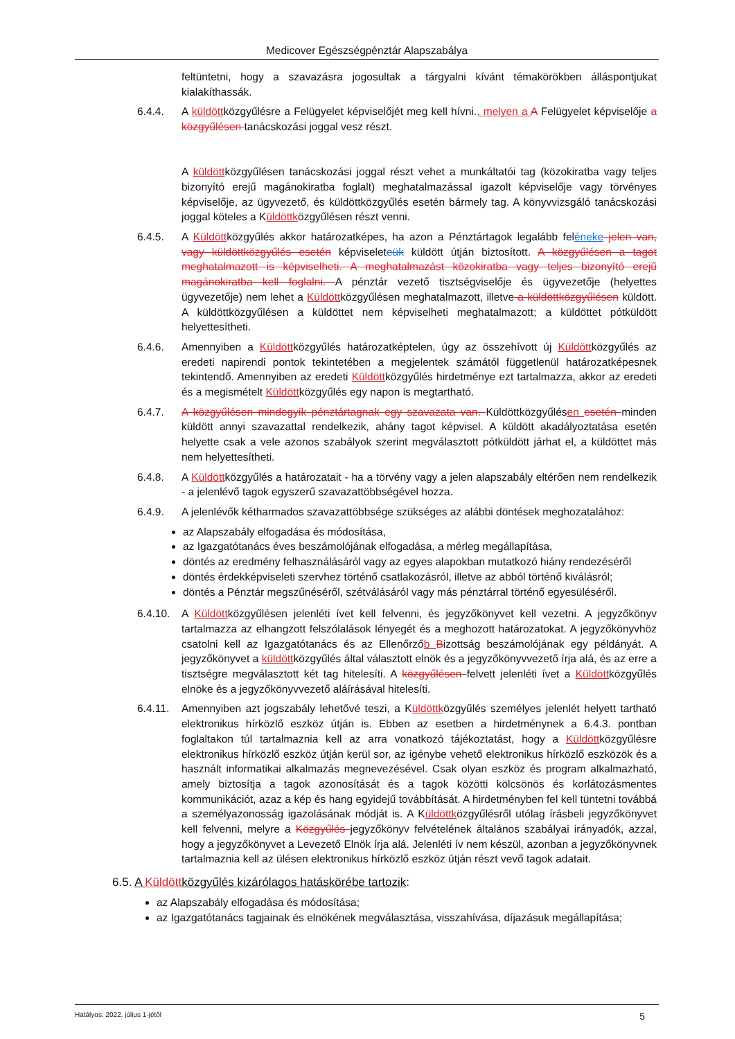Medicover Egészségpénztár Alapszabálya
feltüntetni, hogy a szavazásra jogosultak a tárgyalni kívánt témakörökben álláspontjukat kialakíthassák.
6.4.4. A küldöttközgyűlésre a Felügyelet képviselőjét meg kell hívni., melyen a A Felügyelet képviselője a közgyűlésen tanácskozási joggal vesz részt.
A küldöttközgyűlésen tanácskozási joggal részt vehet a munkáltatói tag (közokiratba vagy teljes bizonyító erejű magánokiratba foglalt) meghatalmazással igazolt képviselője vagy törvényes képviselője, az ügyvezető, és küldöttközgyűlés esetén bármely tag. A könyvvizsgáló tanácskozási joggal köteles a Küldöttközgyűlésen részt venni.
6.4.5. A Küldöttközgyűlés akkor határozatképes, ha azon a Pénztártagok legalább feléneke jelen van, vagy küldöttközgyűlés esetén képviseleteük küldött útján biztosított. A közgyűlésen a tagot meghatalmazott is képviselheti. A meghatalmazást közokiratba vagy teljes bizonyító erejű magánokiratba kell foglalni. A pénztár vezető tisztségviselője és ügyvezetője (helyettes ügyvezetője) nem lehet a Küldöttközgyűlésen meghatalmazott, illetve a küldöttközgyűlésen küldött. A küldöttközgyűlésen a küldöttet nem képviselheti meghatalmazott; a küldöttet pótküldött helyettesítheti.
6.4.6. Amennyiben a Küldöttközgyűlés határozatképtelen, úgy az összehívott új Küldöttközgyűlés az eredeti napirendi pontok tekintetében a megjelentek számától függetlenül határozatképesnek tekintendő. Amennyiben az eredeti Küldöttközgyűlés hirdetménye ezt tartalmazza, akkor az eredeti és a megismételt Küldöttközgyűlés egy napon is megtartható.
6.4.7. A közgyűlésen mindegyik pénztártagnak egy szavazata van. Küldöttközgyűlésen esetén minden küldött annyi szavazattal rendelkezik, ahány tagot képvisel. A küldött akadályoztatása esetén helyette csak a vele azonos szabályok szerint megválasztott pótküldött járhat el, a küldöttet más nem helyettesítheti.
6.4.8. A Küldöttközgyűlés a határozatait - ha a törvény vagy a jelen alapszabály eltérően nem rendelkezik - a jelenlévő tagok egyszerű szavazattöbbségével hozza.
6.4.9. A jelenlévők kétharmados szavazattöbbsége szükséges az alábbi döntések meghozatalához:
az Alapszabály elfogadása és módosítása,
az Igazgatótanács éves beszámolójának elfogadása, a mérleg megállapítása,
döntés az eredmény felhasználásáról vagy az egyes alapokban mutatkozó hiány rendezéséről
döntés érdekképviseleti szervhez történő csatlakozásról, illetve az abból történő kiválásról;
döntés a Pénztár megszűnéséről, szétválásáról vagy más pénztárral történő egyesüléséről.
6.4.10.
A Küldöttközgyűlésen jelenléti ívet kell felvenni, és jegyzőkönyvet kell vezetni. A jegyzőkönyv tartalmazza az elhangzott felszólalások lényegét és a meghozott határozatokat. A jegyzőkönyvhöz csatolni kell az Igazgatótanács és az Ellenőrzőb Bizottság beszámolójának egy példányát. A jegyzőkönyvet a küldöttközgyűlés által választott elnök és a jegyzőkönyvvezető írja alá, és az erre a tisztségre megválasztott két tag hitelesíti. A közgyűlésen felvett jelenléti ívet a Küldöttközgyűlés elnöke és a jegyzőkönyvvezető aláírásával hitelesíti.
6.4.11.
Amennyiben azt jogszabály lehetővé teszi, a Küldöttközgyűlés személyes jelenlét helyett tartható elektronikus hírközlő eszköz útján is. Ebben az esetben a hirdetménynek a 6.4.3. pontban foglaltakon túl tartalmaznia kell az arra vonatkozó tájékoztatást, hogy a Küldöttközgyűlésre elektronikus hírközlő eszköz útján kerül sor, az igénybe vehető elektronikus hírközlő eszközök és a használt informatikai alkalmazás megnevezésével. Csak olyan eszköz és program alkalmazható, amely biztosítja a tagok azonosítását és a tagok közötti kölcsönös és korlátozásmentes kommunikációt, azaz a kép és hang egyidejű továbbítását. A hirdetményben fel kell tüntetni továbbá a személyazonosság igazolásának módját is. A Küldöttközgyűlésről utólag írásbeli jegyzőkönyvet kell felvenni, melyre a Közgyűlés jegyzőkönyv felvételének általános szabályai irányadók, azzal, hogy a jegyzőkönyvet a Levezető Elnök írja alá. Jelenléti ív nem készül, azonban a jegyzőkönyvnek tartalmaznia kell az ülésen elektronikus hírközlő eszköz útján részt vevő tagok adatait.
6.5. A Küldöttközgyűlés kizárólagos hatáskörébe tartozik:
az Alapszabály elfogadása és módosítása;
az Igazgatótanács tagjainak és elnökének megválasztása, visszahívása, díjazásuk megállapítása;
Hatályos: 2022. július 1-jétől 5